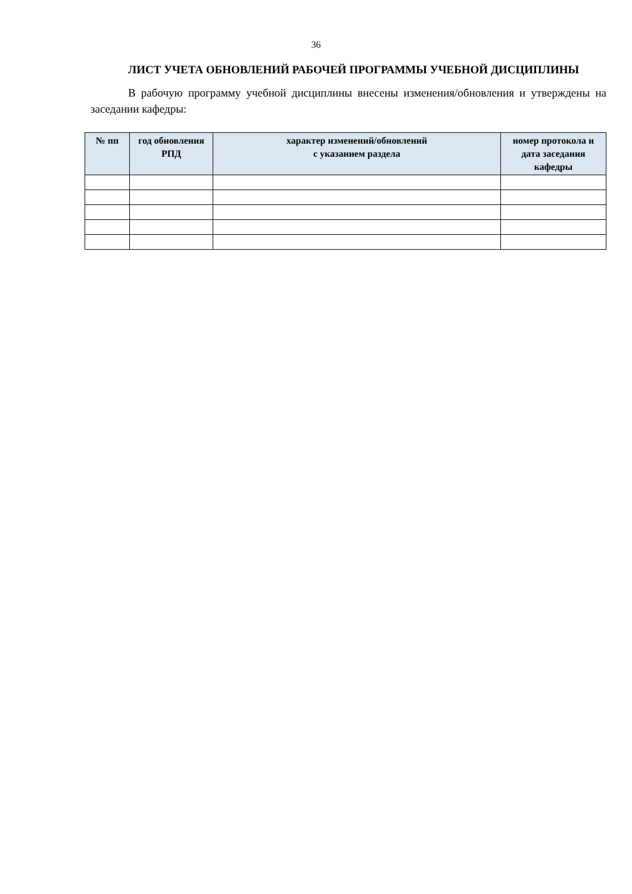36
ЛИСТ УЧЕТА ОБНОВЛЕНИЙ РАБОЧЕЙ ПРОГРАММЫ УЧЕБНОЙ ДИСЦИПЛИНЫ
В рабочую программу учебной дисциплины внесены изменения/обновления и утверждены на заседании кафедры:
| № пп | год обновления РПД | характер изменений/обновлений с указанием раздела | номер протокола и дата заседания кафедры |
| --- | --- | --- | --- |